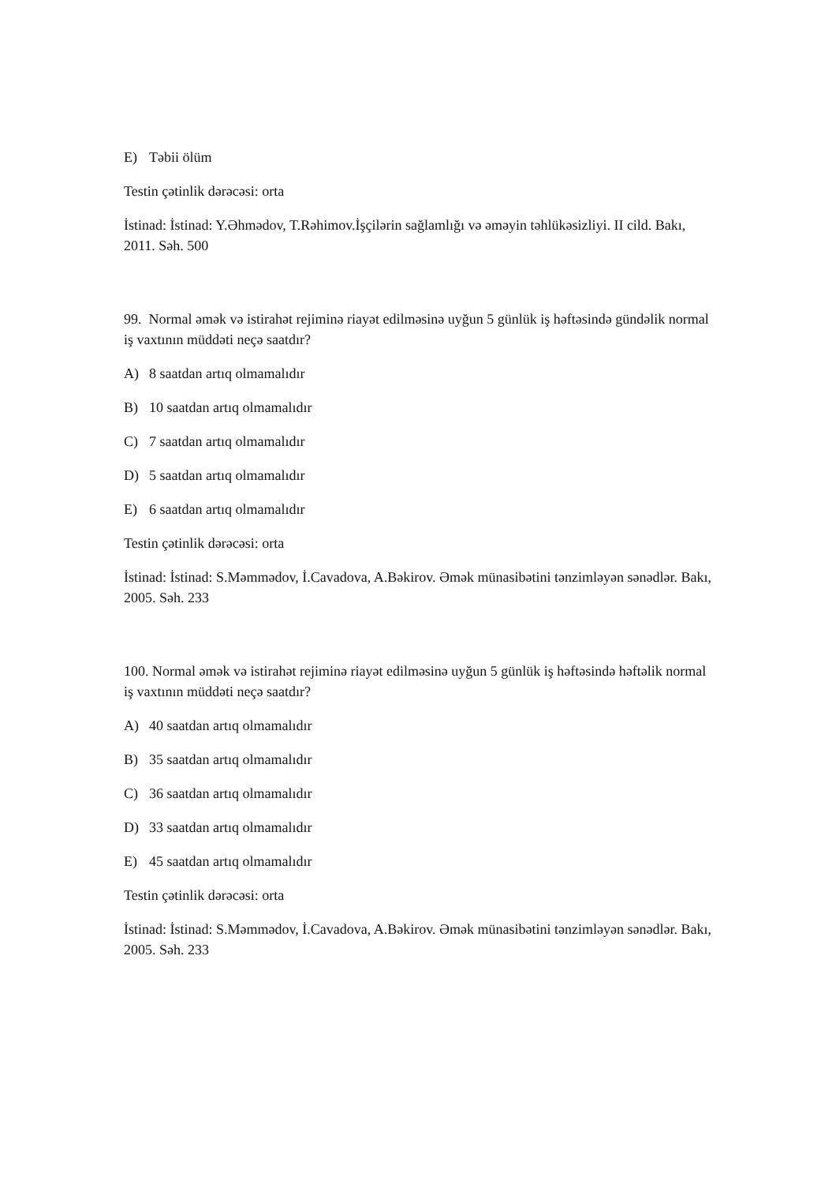E) Təbii ölüm
Testin çətinlik dərəcəsi: orta
İstinad: İstinad: Y.Əhmədov, T.Rəhimov.İşçilərin sağlamlığı və əməyin təhlükəsizliyi. II cild. Bakı, 2011. Səh. 500
99. Normal əmək və istirahət rejiminə riayət edilməsinə uyğun 5 günlük iş həftəsində gündəlik normal iş vaxtının müddəti neçə saatdır?
A) 8 saatdan artıq olmamalıdır
B) 10 saatdan artıq olmamalıdır
C) 7 saatdan artıq olmamalıdır
D) 5 saatdan artıq olmamalıdır
E) 6 saatdan artıq olmamalıdır
Testin çətinlik dərəcəsi: orta
İstinad: İstinad: S.Məmmədov, İ.Cavadova, A.Bəkirov. Əmək münasibətini tənzimləyən sənədlər. Bakı, 2005. Səh. 233
100. Normal əmək və istirahət rejiminə riayət edilməsinə uyğun 5 günlük iş həftəsində həftəlik normal iş vaxtının müddəti neçə saatdır?
A) 40 saatdan artıq olmamalıdır
B) 35 saatdan artıq olmamalıdır
C) 36 saatdan artıq olmamalıdır
D) 33 saatdan artıq olmamalıdır
E) 45 saatdan artıq olmamalıdır
Testin çətinlik dərəcəsi: orta
İstinad: İstinad: S.Məmmədov, İ.Cavadova, A.Bəkirov. Əmək münasibətini tənzimləyən sənədlər. Bakı, 2005. Səh. 233